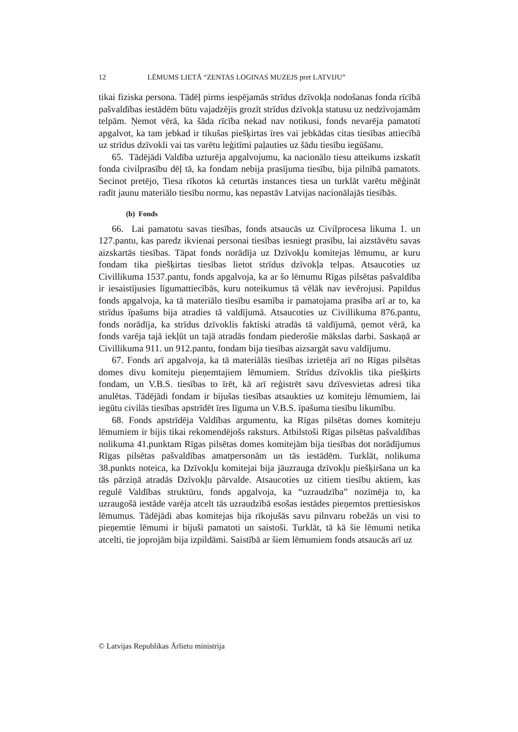12 LĒMUMS LIETĀ “ZENTAS LOGINAS MUZEJS pret LATVIJU”
tikai fiziska persona. Tādēļ pirms iespējamās strīdus dzīvokļa nodošanas fonda rīcībā pašvaldības iestādēm būtu vajadzējis grozīt strīdus dzīvokļa statusu uz nedzīvojamām telpām. Ņemot vērā, ka šāda rīcība nekad nav notikusi, fonds nevarēja pamatoti apgalvot, ka tam jebkad ir tikušas piešķirtas īres vai jebkādas citas tiesības attiecībā uz strīdus dzīvokli vai tas varētu leģitīmi paļauties uz šādu tiesību iegūšanu.
65. Tādējādi Valdība uzturēja apgalvojumu, ka nacionālo tiesu atteikums izskatīt fonda civilprasību dēļ tā, ka fondam nebija prasījuma tiesību, bija pilnībā pamatots. Secinot pretējo, Tiesa rīkotos kā ceturtās instances tiesa un turklāt varētu mēģināt radīt jaunu materiālo tiesību normu, kas nepastāv Latvijas nacionālajās tiesībās.
(b) Fonds
66. Lai pamatotu savas tiesības, fonds atsaucās uz Civilprocesa likuma 1. un 127.pantu, kas paredz ikvienai personai tiesības iesniegt prasību, lai aizstāvētu savas aizskartās tiesības. Tāpat fonds norādīja uz Dzīvokļu komitejas lēmumu, ar kuru fondam tika piešķirtas tiesības lietot strīdus dzīvokļa telpas. Atsaucoties uz Civillikuma 1537.pantu, fonds apgalvoja, ka ar šo lēmumu Rīgas pilsētas pašvaldība ir iesaistījusies līgumattiecībās, kuru noteikumus tā vēlāk nav ievērojusi. Papildus fonds apgalvoja, ka tā materiālo tiesību esamība ir pamatojama prasība arī ar to, ka strīdus īpašums bija atradies tā valdījumā. Atsaucoties uz Civillikuma 876.pantu, fonds norādīja, ka strīdus dzīvoklis faktiski atradās tā valdījumā, ņemot vērā, ka fonds varēja tajā iekļūt un tajā atradās fondam piederošie mākslas darbi. Saskaņā ar Civillikuma 911. un 912.pantu, fondam bija tiesības aizsargāt savu valdījumu.
67. Fonds arī apgalvoja, ka tā materiālās tiesības izrietēja arī no Rīgas pilsētas domes divu komiteju pieņemtajiem lēmumiem. Strīdus dzīvoklis tika piešķirts fondam, un V.B.S. tiesības to īrēt, kā arī reģistrēt savu dzīvesvietas adresi tika anulētas. Tādējādi fondam ir bijušas tiesības atsaukties uz komiteju lēmumiem, lai iegūtu civilās tiesības apstrīdēt īres līguma un V.B.S. īpašuma tiesību likumību.
68. Fonds apstrīdēja Valdības argumentu, ka Rīgas pilsētas domes komiteju lēmumiem ir bijis tikai rekomendējošs raksturs. Atbilstoši Rīgas pilsētas pašvaldības nolikuma 41.punktam Rīgas pilsētas domes komitejām bija tiesības dot norādījumus Rīgas pilsētas pašvaldības amatpersonām un tās iestādēm. Turklāt, nolikuma 38.punkts noteica, ka Dzīvokļu komitejai bija jāuzrauga dzīvokļu piešķiršana un ka tās pārziņā atradās Dzīvokļu pārvalde. Atsaucoties uz citiem tiesību aktiem, kas regulē Valdības struktūru, fonds apgalvoja, ka “uzraudzība” nozīmēja to, ka uzraugošā iestāde varēja atcelt tās uzraudzībā esošas iestādes pieņemtos prettiesiskos lēmumus. Tādējādi abas komitejas bija rīkojušās savu pilnvaru robežās un visi to pieņemtie lēmumi ir bijuši pamatoti un saistoši. Turklāt, tā kā šie lēmumi netika atcelti, tie joprojām bija izpildāmi. Saistībā ar šiem lēmumiem fonds atsaucās arī uz
© Latvijas Republikas Ārlietu ministrija